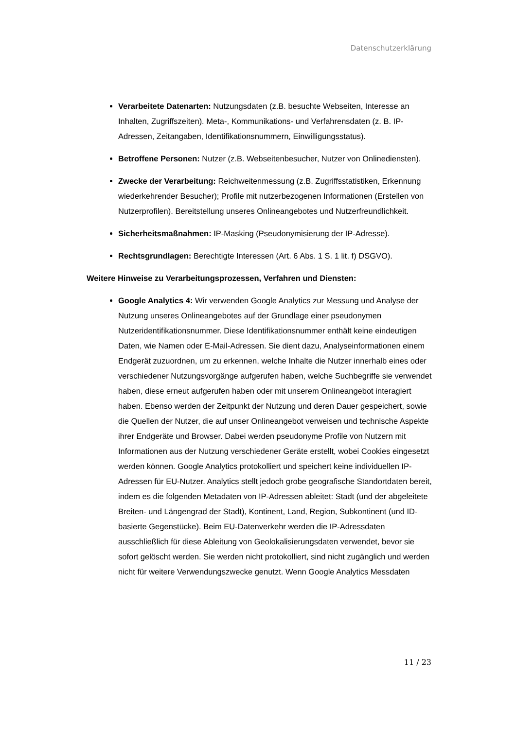Datenschutzerklärung
Verarbeitete Datenarten: Nutzungsdaten (z.B. besuchte Webseiten, Interesse an Inhalten, Zugriffszeiten). Meta-, Kommunikations- und Verfahrensdaten (z. B. IP-Adressen, Zeitangaben, Identifikationsnummern, Einwilligungsstatus).
Betroffene Personen: Nutzer (z.B. Webseitenbesucher, Nutzer von Onlinediensten).
Zwecke der Verarbeitung: Reichweitenmessung (z.B. Zugriffsstatistiken, Erkennung wiederkehrender Besucher); Profile mit nutzerbezogenen Informationen (Erstellen von Nutzerprofilen). Bereitstellung unseres Onlineangebotes und Nutzerfreundlichkeit.
Sicherheitsmaßnahmen: IP-Masking (Pseudonymisierung der IP-Adresse).
Rechtsgrundlagen: Berechtigte Interessen (Art. 6 Abs. 1 S. 1 lit. f) DSGVO).
Weitere Hinweise zu Verarbeitungsprozessen, Verfahren und Diensten:
Google Analytics 4: Wir verwenden Google Analytics zur Messung und Analyse der Nutzung unseres Onlineangebotes auf der Grundlage einer pseudonymen Nutzeridentifikationsnummer. Diese Identifikationsnummer enthält keine eindeutigen Daten, wie Namen oder E-Mail-Adressen. Sie dient dazu, Analyseinformationen einem Endgerät zuzuordnen, um zu erkennen, welche Inhalte die Nutzer innerhalb eines oder verschiedener Nutzungsvorgänge aufgerufen haben, welche Suchbegriffe sie verwendet haben, diese erneut aufgerufen haben oder mit unserem Onlineangebot interagiert haben. Ebenso werden der Zeitpunkt der Nutzung und deren Dauer gespeichert, sowie die Quellen der Nutzer, die auf unser Onlineangebot verweisen und technische Aspekte ihrer Endgeräte und Browser. Dabei werden pseudonyme Profile von Nutzern mit Informationen aus der Nutzung verschiedener Geräte erstellt, wobei Cookies eingesetzt werden können. Google Analytics protokolliert und speichert keine individuellen IP-Adressen für EU-Nutzer. Analytics stellt jedoch grobe geografische Standortdaten bereit, indem es die folgenden Metadaten von IP-Adressen ableitet: Stadt (und der abgeleitete Breiten- und Längengrad der Stadt), Kontinent, Land, Region, Subkontinent (und ID-basierte Gegenstücke). Beim EU-Datenverkehr werden die IP-Adressdaten ausschließlich für diese Ableitung von Geolokalisierungsdaten verwendet, bevor sie sofort gelöscht werden. Sie werden nicht protokolliert, sind nicht zugänglich und werden nicht für weitere Verwendungszwecke genutzt. Wenn Google Analytics Messdaten
11 / 23